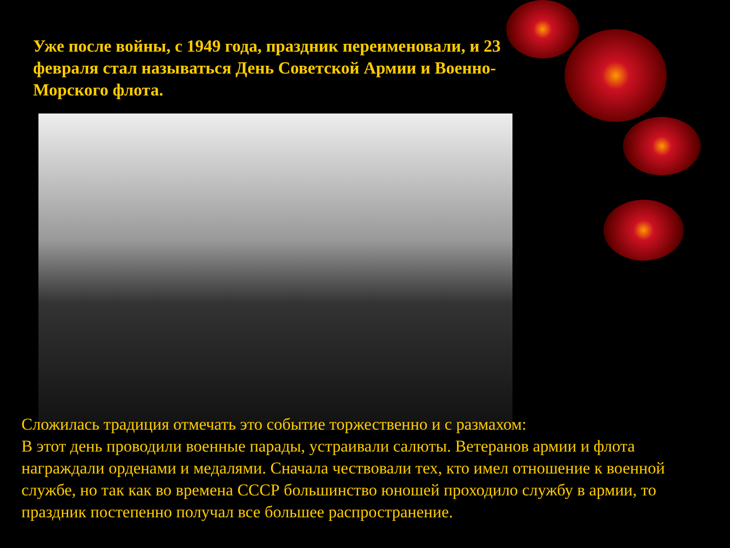Уже после войны, с 1949 года, праздник переименовали, и 23 февраля стал называться День Советской Армии и Военно-Морского флота.
Сложилась традиция отмечать это событие торжественно и с размахом:
В этот день проводили военные парады, устраивали салюты. Ветеранов армии и флота награждали орденами и медалями. Сначала чествовали тех, кто имел отношение к военной службе, но так как во времена СССР большинство юношей проходило службу в армии, то праздник постепенно получал все большее распространение.